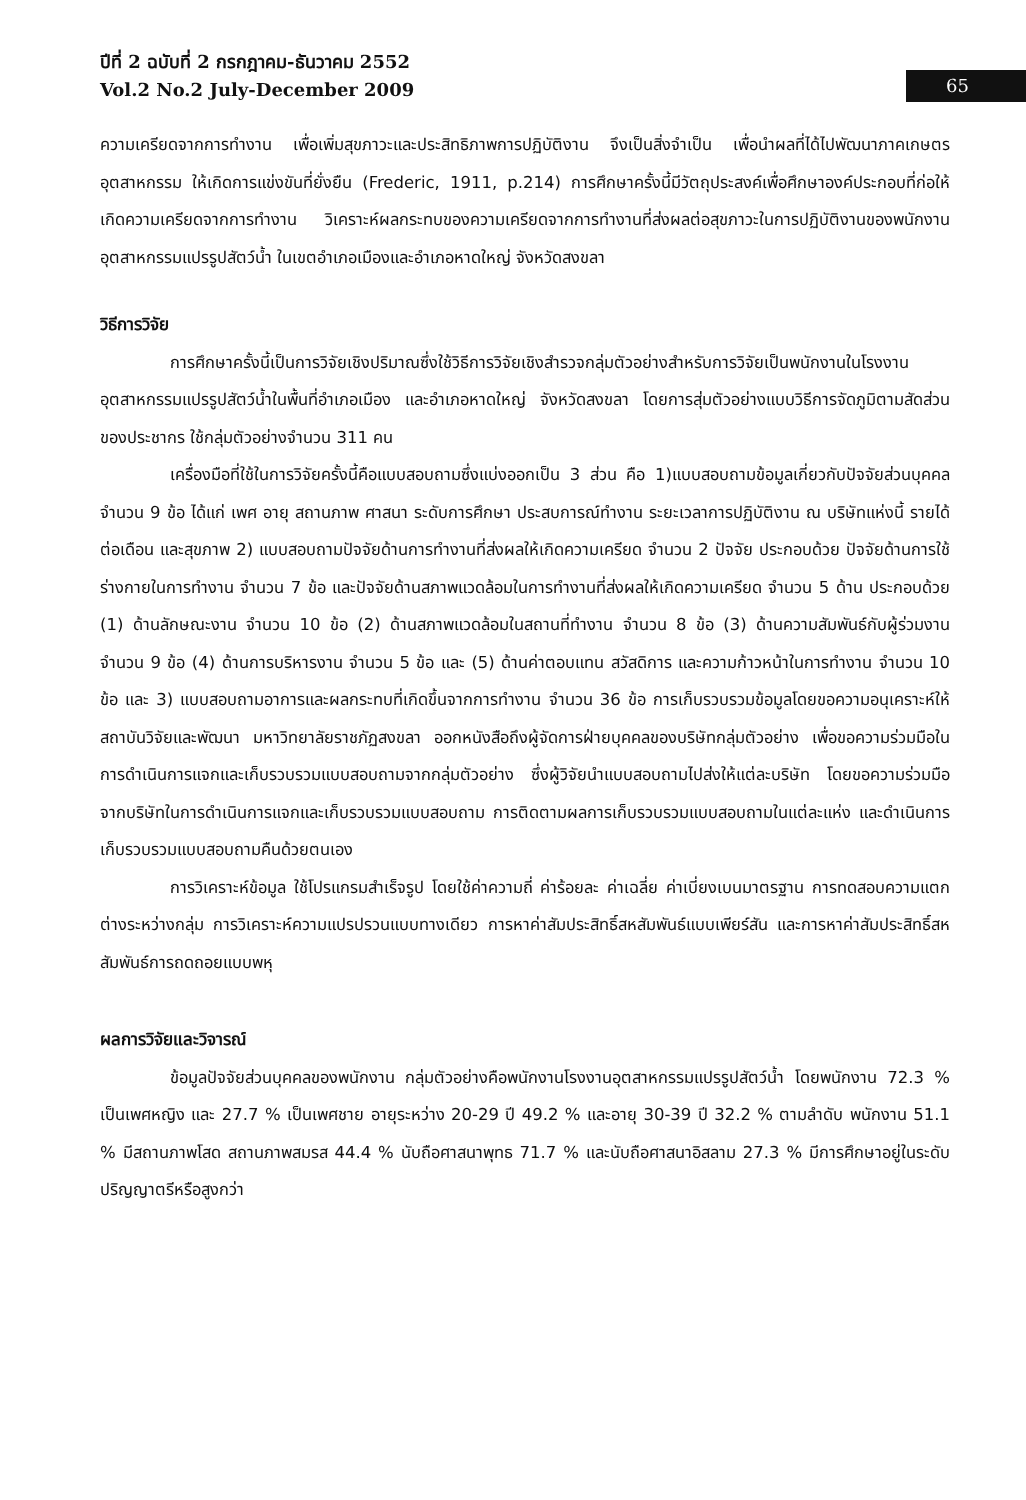ปีที่ 2 ฉบับที่ 2 กรกฎาคม-ธันวาคม 2552
Vol.2 No.2 July-December 2009
65
ความเครียดจากการทำงาน เพื่อเพิ่มสุขภาวะและประสิทธิภาพการปฏิบัติงาน จึงเป็นสิ่งจำเป็น เพื่อนำผลที่ได้ไปพัฒนาภาคเกษตรอุตสาหกรรม ให้เกิดการแข่งขันที่ยั่งยืน (Frederic, 1911, p.214) การศึกษาครั้งนี้มีวัตถุประสงค์เพื่อศึกษาองค์ประกอบที่ก่อให้เกิดความเครียดจากการทำงาน วิเคราะห์ผลกระทบของความเครียดจากการทำงานที่ส่งผลต่อสุขภาวะในการปฏิบัติงานของพนักงานอุตสาหกรรมแปรรูปสัตว์น้ำ ในเขตอำเภอเมืองและอำเภอหาดใหญ่ จังหวัดสงขลา
วิธีการวิจัย
การศึกษาครั้งนี้เป็นการวิจัยเชิงปริมาณซึ่งใช้วิธีการวิจัยเชิงสำรวจกลุ่มตัวอย่างสำหรับการวิจัยเป็นพนักงานในโรงงานอุตสาหกรรมแปรรูปสัตว์น้ำในพื้นที่อำเภอเมือง และอำเภอหาดใหญ่ จังหวัดสงขลา โดยการสุ่มตัวอย่างแบบวิธีการจัดภูมิตามสัดส่วนของประชากร ใช้กลุ่มตัวอย่างจำนวน 311 คน
เครื่องมือที่ใช้ในการวิจัยครั้งนี้คือแบบสอบถามซึ่งแบ่งออกเป็น 3 ส่วน คือ 1)แบบสอบถามข้อมูลเกี่ยวกับปัจจัยส่วนบุคคล จำนวน 9 ข้อ ได้แก่ เพศ อายุ สถานภาพ ศาสนา ระดับการศึกษา ประสบการณ์ทำงาน ระยะเวลาการปฏิบัติงาน ณ บริษัทแห่งนี้ รายได้ต่อเดือน และสุขภาพ 2) แบบสอบถามปัจจัยด้านการทำงานที่ส่งผลให้เกิดความเครียด จำนวน 2 ปัจจัย ประกอบด้วย ปัจจัยด้านการใช้ร่างกายในการทำงาน จำนวน 7 ข้อ และปัจจัยด้านสภาพแวดล้อมในการทำงานที่ส่งผลให้เกิดความเครียด จำนวน 5 ด้าน ประกอบด้วย (1) ด้านลักษณะงาน จำนวน 10 ข้อ (2) ด้านสภาพแวดล้อมในสถานที่ทำงาน จำนวน 8 ข้อ (3) ด้านความสัมพันธ์กับผู้ร่วมงาน จำนวน 9 ข้อ (4) ด้านการบริหารงาน จำนวน 5 ข้อ และ (5) ด้านค่าตอบแทน สวัสดิการ และความก้าวหน้าในการทำงาน จำนวน 10 ข้อ และ 3) แบบสอบถามอาการและผลกระทบที่เกิดขึ้นจากการทำงาน จำนวน 36 ข้อ การเก็บรวบรวมข้อมูลโดยขอความอนุเคราะห์ให้สถาบันวิจัยและพัฒนา มหาวิทยาลัยราชภัฏสงขลา ออกหนังสือถึงผู้จัดการฝ่ายบุคคลของบริษัทกลุ่มตัวอย่าง เพื่อขอความร่วมมือในการดำเนินการแจกและเก็บรวบรวมแบบสอบถามจากกลุ่มตัวอย่าง ซึ่งผู้วิจัยนำแบบสอบถามไปส่งให้แต่ละบริษัท โดยขอความร่วมมือจากบริษัทในการดำเนินการแจกและเก็บรวบรวมแบบสอบถาม การติดตามผลการเก็บรวบรวมแบบสอบถามในแต่ละแห่ง และดำเนินการเก็บรวบรวมแบบสอบถามคืนด้วยตนเอง
การวิเคราะห์ข้อมูล ใช้โปรแกรมสำเร็จรูป โดยใช้ค่าความถี่ ค่าร้อยละ ค่าเฉลี่ย ค่าเบี่ยงเบนมาตรฐาน การทดสอบความแตกต่างระหว่างกลุ่ม การวิเคราะห์ความแปรปรวนแบบทางเดียว การหาค่าสัมประสิทธิ์สหสัมพันธ์แบบเพียร์สัน และการหาค่าสัมประสิทธิ์สหสัมพันธ์การถดถอยแบบพหุ
ผลการวิจัยและวิจารณ์
ข้อมูลปัจจัยส่วนบุคคลของพนักงาน กลุ่มตัวอย่างคือพนักงานโรงงานอุตสาหกรรมแปรรูปสัตว์น้ำ โดยพนักงาน 72.3 % เป็นเพศหญิง และ 27.7 % เป็นเพศชาย อายุระหว่าง 20-29 ปี 49.2 % และอายุ 30-39 ปี 32.2 % ตามลำดับ พนักงาน 51.1 % มีสถานภาพโสด สถานภาพสมรส 44.4 % นับถือศาสนาพุทธ 71.7 % และนับถือศาสนาอิสลาม 27.3 % มีการศึกษาอยู่ในระดับปริญญาตรีหรือสูงกว่า